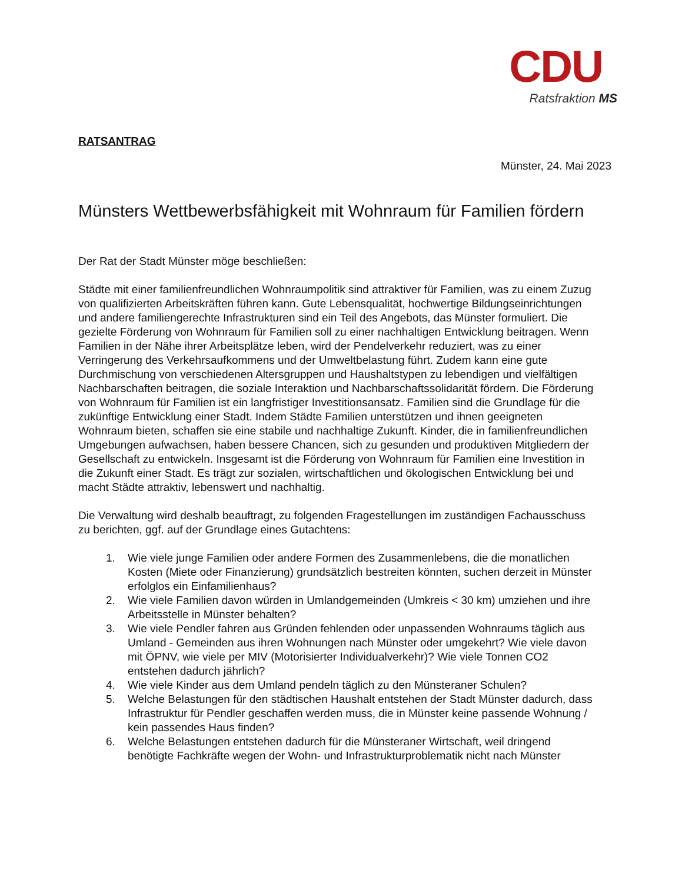CDU
Ratsfraktion MS
RATSANTRAG
Münster, 24. Mai 2023
Münsters Wettbewerbsfähigkeit mit Wohnraum für Familien fördern
Der Rat der Stadt Münster möge beschließen:
Städte mit einer familienfreundlichen Wohnraumpolitik sind attraktiver für Familien, was zu einem Zuzug von qualifizierten Arbeitskräften führen kann. Gute Lebensqualität, hochwertige Bildungseinrichtungen und andere familiengerechte Infrastrukturen sind ein Teil des Angebots, das Münster formuliert. Die gezielte Förderung von Wohnraum für Familien soll zu einer nachhaltigen Entwicklung beitragen. Wenn Familien in der Nähe ihrer Arbeitsplätze leben, wird der Pendelverkehr reduziert, was zu einer Verringerung des Verkehrsaufkommens und der Umweltbelastung führt. Zudem kann eine gute Durchmischung von verschiedenen Altersgruppen und Haushaltstypen zu lebendigen und vielfältigen Nachbarschaften beitragen, die soziale Interaktion und Nachbarschaftssolidarität fördern. Die Förderung von Wohnraum für Familien ist ein langfristiger Investitionsansatz. Familien sind die Grundlage für die zukünftige Entwicklung einer Stadt. Indem Städte Familien unterstützen und ihnen geeigneten Wohnraum bieten, schaffen sie eine stabile und nachhaltige Zukunft. Kinder, die in familienfreundlichen Umgebungen aufwachsen, haben bessere Chancen, sich zu gesunden und produktiven Mitgliedern der Gesellschaft zu entwickeln. Insgesamt ist die Förderung von Wohnraum für Familien eine Investition in die Zukunft einer Stadt. Es trägt zur sozialen, wirtschaftlichen und ökologischen Entwicklung bei und macht Städte attraktiv, lebenswert und nachhaltig.
Die Verwaltung wird deshalb beauftragt, zu folgenden Fragestellungen im zuständigen Fachausschuss zu berichten, ggf. auf der Grundlage eines Gutachtens:
1. Wie viele junge Familien oder andere Formen des Zusammenlebens, die die monatlichen Kosten (Miete oder Finanzierung) grundsätzlich bestreiten könnten, suchen derzeit in Münster erfolglos ein Einfamilienhaus?
2. Wie viele Familien davon würden in Umlandgemeinden (Umkreis < 30 km) umziehen und ihre Arbeitsstelle in Münster behalten?
3. Wie viele Pendler fahren aus Gründen fehlenden oder unpassenden Wohnraums täglich aus Umland - Gemeinden aus ihren Wohnungen nach Münster oder umgekehrt? Wie viele davon mit ÖPNV, wie viele per MIV (Motorisierter Individualverkehr)? Wie viele Tonnen CO2 entstehen dadurch jährlich?
4. Wie viele Kinder aus dem Umland pendeln täglich zu den Münsteraner Schulen?
5. Welche Belastungen für den städtischen Haushalt entstehen der Stadt Münster dadurch, dass Infrastruktur für Pendler geschaffen werden muss, die in Münster keine passende Wohnung / kein passendes Haus finden?
6. Welche Belastungen entstehen dadurch für die Münsteraner Wirtschaft, weil dringend benötigte Fachkräfte wegen der Wohn- und Infrastrukturproblematik nicht nach Münster